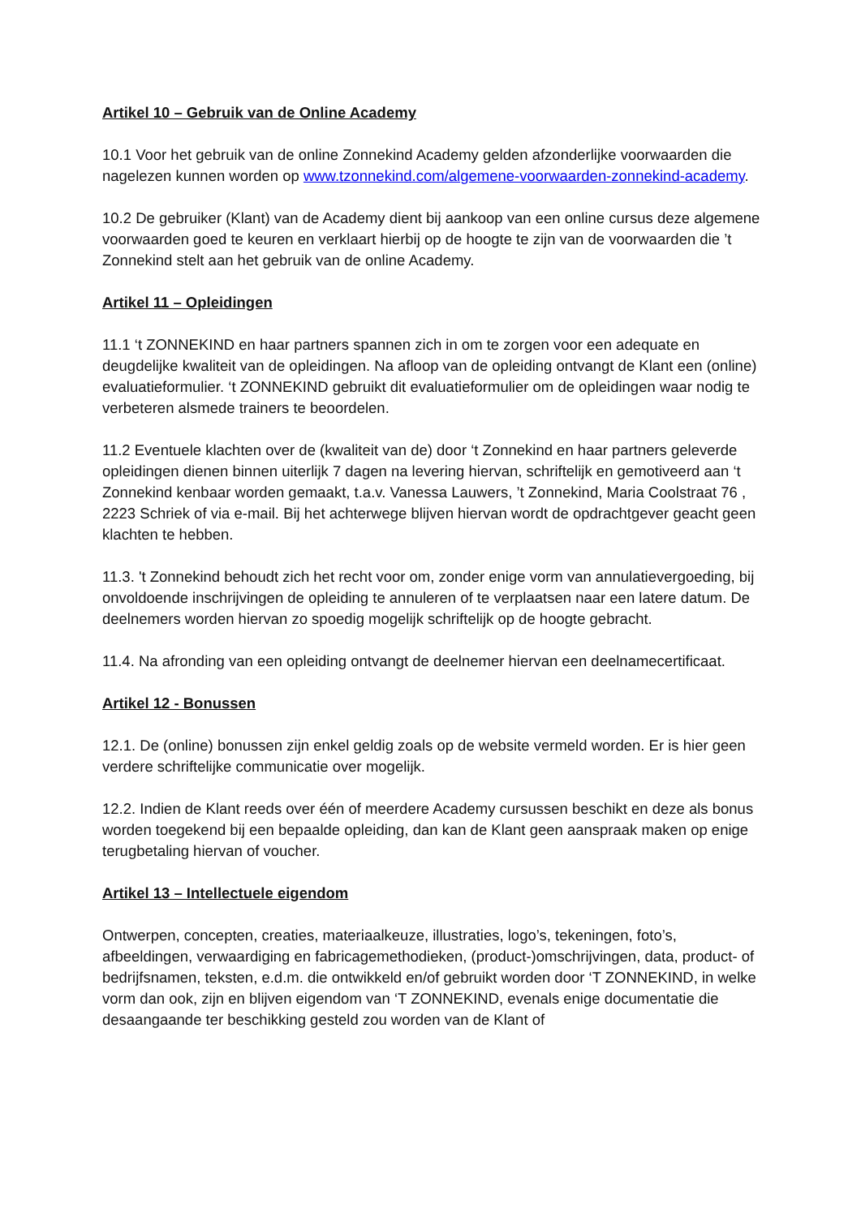Artikel 10 – Gebruik van de Online Academy
10.1 Voor het gebruik van de online Zonnekind Academy gelden afzonderlijke voorwaarden die nagelezen kunnen worden op www.tzonnekind.com/algemene-voorwaarden-zonnekind-academy.
10.2 De gebruiker (Klant) van de Academy dient bij aankoop van een online cursus deze algemene voorwaarden goed te keuren en verklaart hierbij op de hoogte te zijn van de voorwaarden die ’t Zonnekind stelt aan het gebruik van de online Academy.
Artikel 11 – Opleidingen
11.1 ‘t ZONNEKIND en haar partners spannen zich in om te zorgen voor een adequate en deugdelijke kwaliteit van de opleidingen. Na afloop van de opleiding ontvangt de Klant een (online) evaluatieformulier. ‘t ZONNEKIND gebruikt dit evaluatieformulier om de opleidingen waar nodig te verbeteren alsmede trainers te beoordelen.
11.2 Eventuele klachten over de (kwaliteit van de) door ‘t Zonnekind en haar partners geleverde opleidingen dienen binnen uiterlijk 7 dagen na levering hiervan, schriftelijk en gemotiveerd aan ‘t Zonnekind kenbaar worden gemaakt, t.a.v. Vanessa Lauwers, ’t Zonnekind, Maria Coolstraat 76 , 2223 Schriek of via e-mail. Bij het achterwege blijven hiervan wordt de opdrachtgever geacht geen klachten te hebben.
11.3. 't Zonnekind behoudt zich het recht voor om, zonder enige vorm van annulatievergoeding, bij onvoldoende inschrijvingen de opleiding te annuleren of te verplaatsen naar een latere datum. De deelnemers worden hiervan zo spoedig mogelijk schriftelijk op de hoogte gebracht.
11.4. Na afronding van een opleiding ontvangt de deelnemer hiervan een deelnamecertificaat.
Artikel 12 - Bonussen
12.1. De (online) bonussen zijn enkel geldig zoals op de website vermeld worden. Er is hier geen verdere schriftelijke communicatie over mogelijk.
12.2. Indien de Klant reeds over één of meerdere Academy cursussen beschikt en deze als bonus worden toegekend bij een bepaalde opleiding, dan kan de Klant geen aanspraak maken op enige terugbetaling hiervan of voucher.
Artikel 13 – Intellectuele eigendom
Ontwerpen, concepten, creaties, materiaalkeuze, illustraties, logo’s, tekeningen, foto’s, afbeeldingen, verwaardiging en fabricagemethodieken, (product-)omschrijvingen, data, product- of bedrijfsnamen, teksten, e.d.m. die ontwikkeld en/of gebruikt worden door ‘T ZONNEKIND, in welke vorm dan ook, zijn en blijven eigendom van ‘T ZONNEKIND, evenals enige documentatie die desaangaande ter beschikking gesteld zou worden van de Klant of